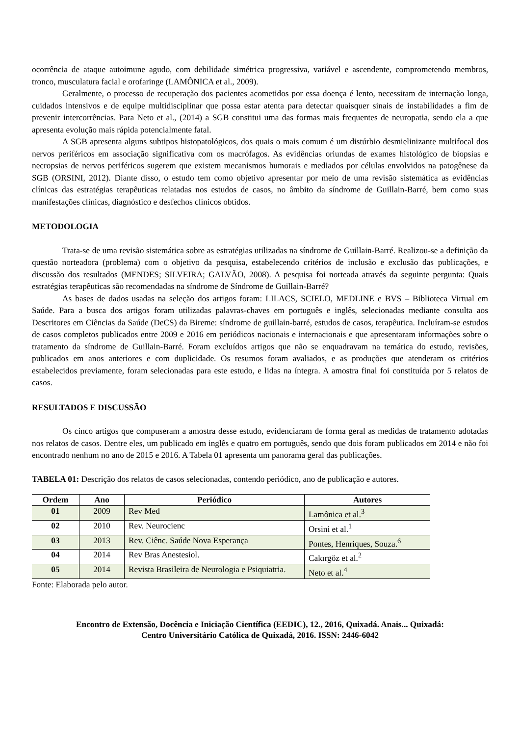ocorrência de ataque autoimune agudo, com debilidade simétrica progressiva, variável e ascendente, comprometendo membros, tronco, musculatura facial e orofaringe (LAMÔNICA et al., 2009).
Geralmente, o processo de recuperação dos pacientes acometidos por essa doença é lento, necessitam de internação longa, cuidados intensivos e de equipe multidisciplinar que possa estar atenta para detectar quaisquer sinais de instabilidades a fim de prevenir intercorrências. Para Neto et al., (2014) a SGB constitui uma das formas mais frequentes de neuropatia, sendo ela a que apresenta evolução mais rápida potencialmente fatal.
A SGB apresenta alguns subtipos histopatológicos, dos quais o mais comum é um distúrbio desmielinizante multifocal dos nervos periféricos em associação significativa com os macrófagos. As evidências oriundas de exames histológico de biopsias e necropsias de nervos periféricos sugerem que existem mecanismos humorais e mediados por células envolvidos na patogênese da SGB (ORSINI, 2012). Diante disso, o estudo tem como objetivo apresentar por meio de uma revisão sistemática as evidências clínicas das estratégias terapêuticas relatadas nos estudos de casos, no âmbito da síndrome de Guillain-Barré, bem como suas manifestações clínicas, diagnóstico e desfechos clínicos obtidos.
METODOLOGIA
Trata-se de uma revisão sistemática sobre as estratégias utilizadas na síndrome de Guillain-Barré. Realizou-se a definição da questão norteadora (problema) com o objetivo da pesquisa, estabelecendo critérios de inclusão e exclusão das publicações, e discussão dos resultados (MENDES; SILVEIRA; GALVÃO, 2008). A pesquisa foi norteada através da seguinte pergunta: Quais estratégias terapêuticas são recomendadas na síndrome de Síndrome de Guillain-Barré?
As bases de dados usadas na seleção dos artigos foram: LILACS, SCIELO, MEDLINE e BVS – Biblioteca Virtual em Saúde. Para a busca dos artigos foram utilizadas palavras-chaves em português e inglês, selecionadas mediante consulta aos Descritores em Ciências da Saúde (DeCS) da Bireme: síndrome de guillain-barré, estudos de casos, terapêutica. Incluíram-se estudos de casos completos publicados entre 2009 e 2016 em periódicos nacionais e internacionais e que apresentaram informações sobre o tratamento da síndrome de Guillain-Barré. Foram excluídos artigos que não se enquadravam na temática do estudo, revisões, publicados em anos anteriores e com duplicidade. Os resumos foram avaliados, e as produções que atenderam os critérios estabelecidos previamente, foram selecionadas para este estudo, e lidas na íntegra. A amostra final foi constituída por 5 relatos de casos.
RESULTADOS E DISCUSSÃO
Os cinco artigos que compuseram a amostra desse estudo, evidenciaram de forma geral as medidas de tratamento adotadas nos relatos de casos. Dentre eles, um publicado em inglês e quatro em português, sendo que dois foram publicados em 2014 e não foi encontrado nenhum no ano de 2015 e 2016. A Tabela 01 apresenta um panorama geral das publicações.
TABELA 01: Descrição dos relatos de casos selecionadas, contendo periódico, ano de publicação e autores.
| Ordem | Ano | Periódico | Autores |
| --- | --- | --- | --- |
| 01 | 2009 | Rev Med | Lamônica et al.<sup>3</sup> |
| 02 | 2010 | Rev. Neurocienc | Orsini et al.<sup>1</sup> |
| 03 | 2013 | Rev. Ciênc. Saúde Nova Esperança | Pontes, Henriques, Souza.<sup>6</sup> |
| 04 | 2014 | Rev Bras Anestesiol. | Cakırgöz et al.<sup>2</sup> |
| 05 | 2014 | Revista Brasileira de Neurologia e Psiquiatria. | Neto et al.<sup>4</sup> |
Fonte: Elaborada pelo autor.
Encontro de Extensão, Docência e Iniciação Científica (EEDIC), 12., 2016, Quixadá. Anais... Quixadá:
Centro Universitário Católica de Quixadá, 2016. ISSN: 2446-6042